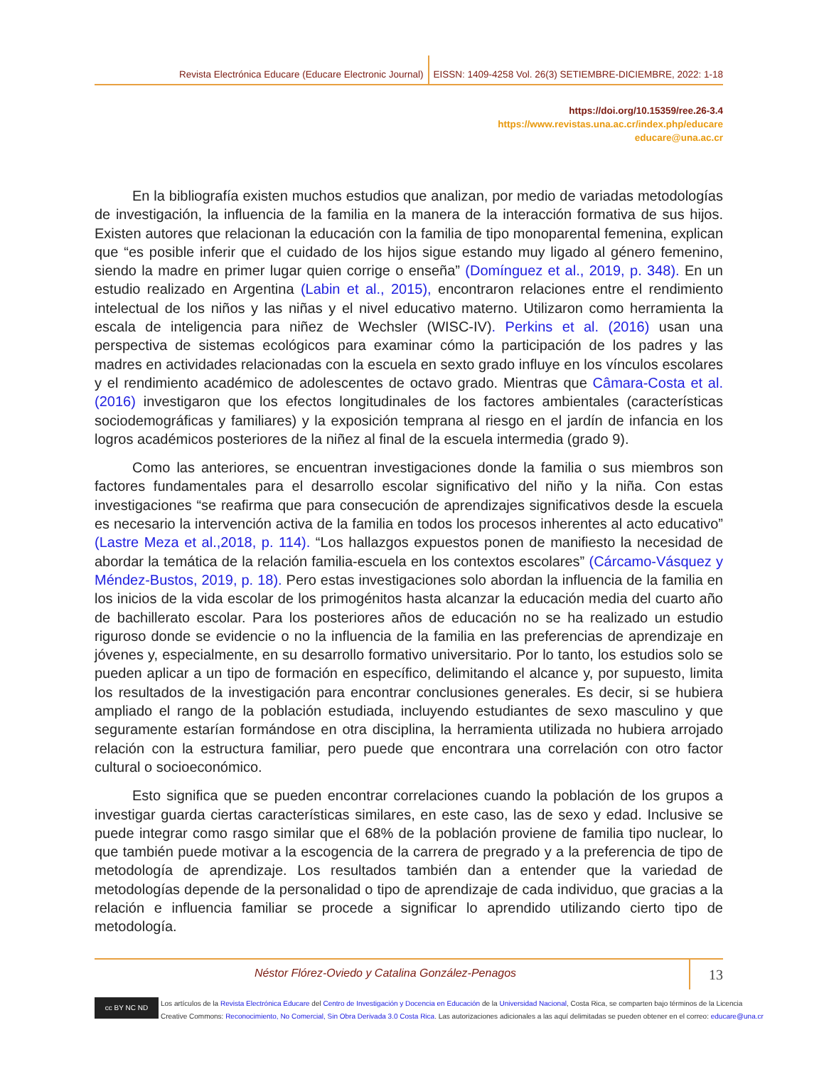Revista Electrónica Educare (Educare Electronic Journal) EISSN: 1409-4258 Vol. 26(3) SETIEMBRE-DICIEMBRE, 2022: 1-18
https://doi.org/10.15359/ree.26-3.4
https://www.revistas.una.ac.cr/index.php/educare
educare@una.ac.cr
En la bibliografía existen muchos estudios que analizan, por medio de variadas metodologías de investigación, la influencia de la familia en la manera de la interacción formativa de sus hijos. Existen autores que relacionan la educación con la familia de tipo monoparental femenina, explican que “es posible inferir que el cuidado de los hijos sigue estando muy ligado al género femenino, siendo la madre en primer lugar quien corrige o enseña” (Domínguez et al., 2019, p. 348). En un estudio realizado en Argentina (Labin et al., 2015), encontraron relaciones entre el rendimiento intelectual de los niños y las niñas y el nivel educativo materno. Utilizaron como herramienta la escala de inteligencia para niñez de Wechsler (WISC-IV). Perkins et al. (2016) usan una perspectiva de sistemas ecológicos para examinar cómo la participación de los padres y las madres en actividades relacionadas con la escuela en sexto grado influye en los vínculos escolares y el rendimiento académico de adolescentes de octavo grado. Mientras que Câmara-Costa et al. (2016) investigaron que los efectos longitudinales de los factores ambientales (características sociodemográficas y familiares) y la exposición temprana al riesgo en el jardín de infancia en los logros académicos posteriores de la niñez al final de la escuela intermedia (grado 9).
Como las anteriores, se encuentran investigaciones donde la familia o sus miembros son factores fundamentales para el desarrollo escolar significativo del niño y la niña. Con estas investigaciones “se reafirma que para consecución de aprendizajes significativos desde la escuela es necesario la intervención activa de la familia en todos los procesos inherentes al acto educativo” (Lastre Meza et al.,2018, p. 114). “Los hallazgos expuestos ponen de manifiesto la necesidad de abordar la temática de la relación familia-escuela en los contextos escolares” (Cárcamo-Vásquez y Méndez-Bustos, 2019, p. 18). Pero estas investigaciones solo abordan la influencia de la familia en los inicios de la vida escolar de los primogénitos hasta alcanzar la educación media del cuarto año de bachillerato escolar. Para los posteriores años de educación no se ha realizado un estudio riguroso donde se evidencie o no la influencia de la familia en las preferencias de aprendizaje en jóvenes y, especialmente, en su desarrollo formativo universitario. Por lo tanto, los estudios solo se pueden aplicar a un tipo de formación en específico, delimitando el alcance y, por supuesto, limita los resultados de la investigación para encontrar conclusiones generales. Es decir, si se hubiera ampliado el rango de la población estudiada, incluyendo estudiantes de sexo masculino y que seguramente estarían formándose en otra disciplina, la herramienta utilizada no hubiera arrojado relación con la estructura familiar, pero puede que encontrara una correlación con otro factor cultural o socioeconómico.
Esto significa que se pueden encontrar correlaciones cuando la población de los grupos a investigar guarda ciertas características similares, en este caso, las de sexo y edad. Inclusive se puede integrar como rasgo similar que el 68% de la población proviene de familia tipo nuclear, lo que también puede motivar a la escogencia de la carrera de pregrado y a la preferencia de tipo de metodología de aprendizaje. Los resultados también dan a entender que la variedad de metodologías depende de la personalidad o tipo de aprendizaje de cada individuo, que gracias a la relación e influencia familiar se procede a significar lo aprendido utilizando cierto tipo de metodología.
Néstor Flórez-Oviedo y Catalina González-Penagos 13
cc BY NC ND
Los artículos de la Revista Electrónica Educare del Centro de Investigación y Docencia en Educación de la Universidad Nacional, Costa Rica, se comparten bajo términos de la Licencia
Creative Commons: Reconocimiento, No Comercial, Sin Obra Derivada 3.0 Costa Rica. Las autorizaciones adicionales a las aquí delimitadas se pueden obtener en el correo: educare@una.cr